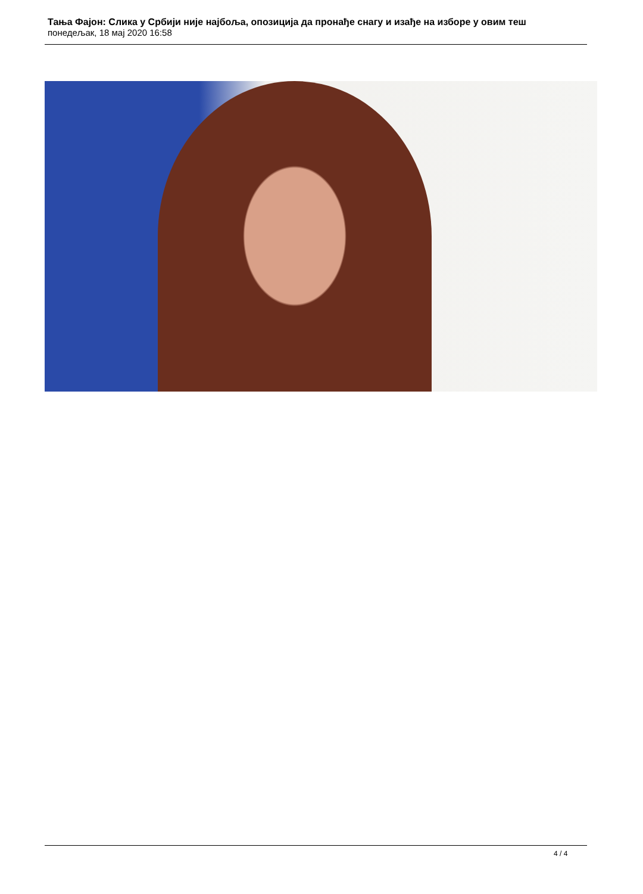Тања Фајон: Слика у Србији није најбоља, опозиција да пронађе снагу и изађе на изборе у овим теш
понедељак, 18 мај 2020 16:58
4 / 4